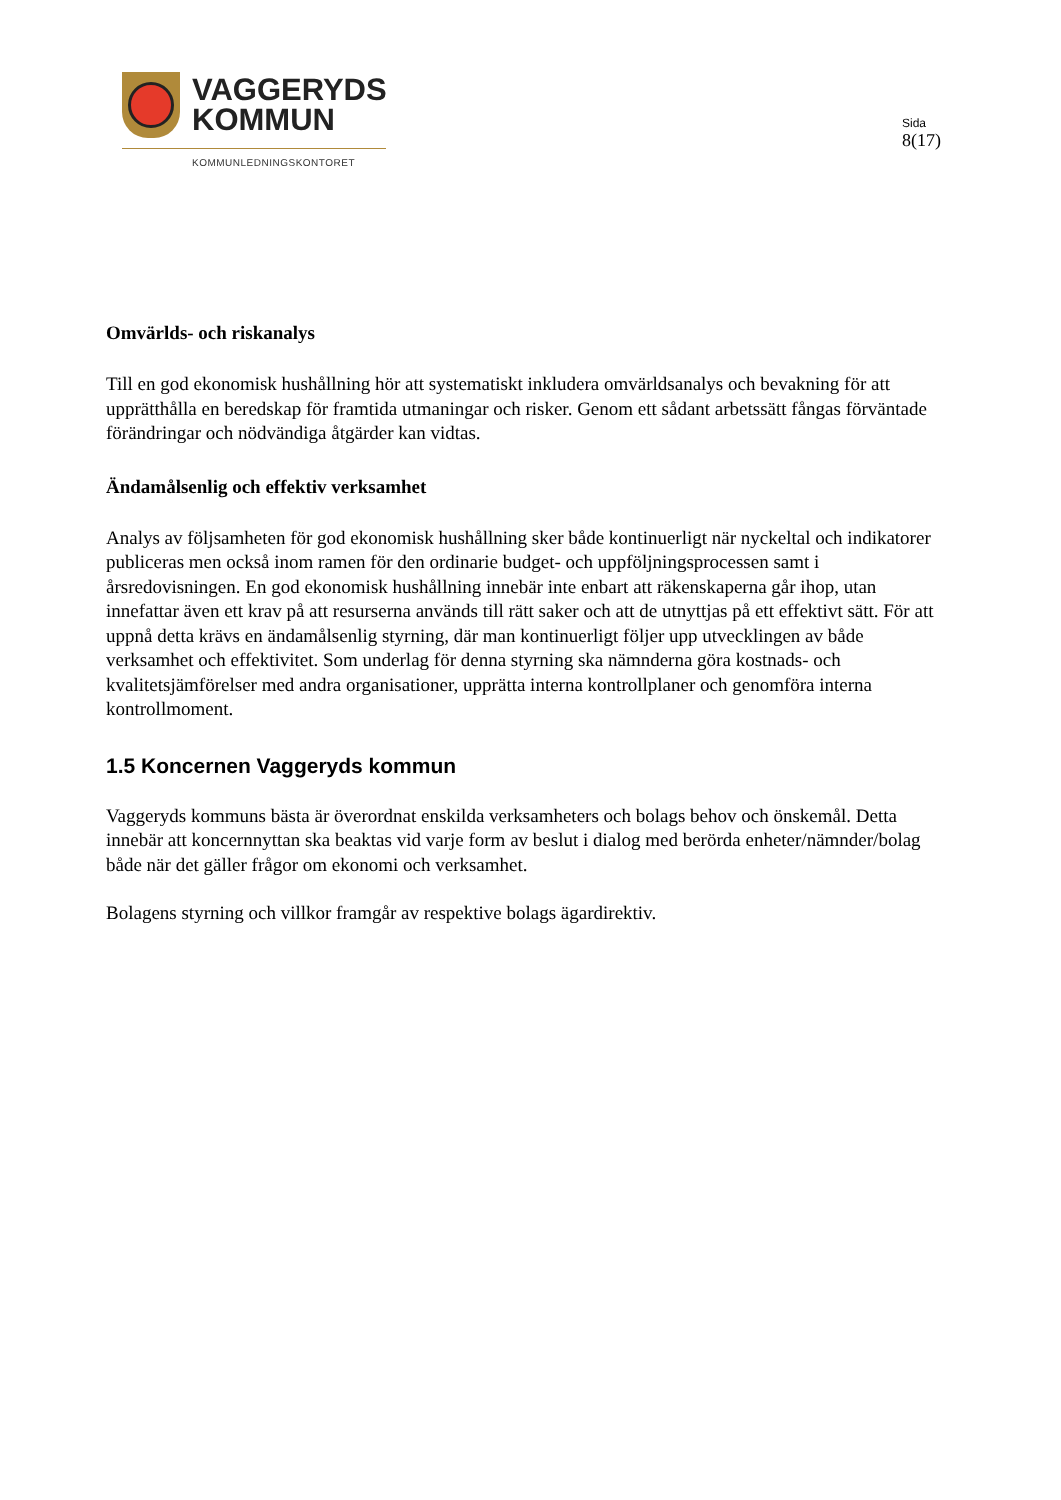VAGGERYDS
KOMMUN
KOMMUNLEDNINGSKONTORET
Sida
8(17)
Omvärlds- och riskanalys
Till en god ekonomisk hushållning hör att systematiskt inkludera omvärldsanalys och bevakning för att upprätthålla en beredskap för framtida utmaningar och risker. Genom ett sådant arbetssätt fångas förväntade förändringar och nödvändiga åtgärder kan vidtas.
Ändamålsenlig och effektiv verksamhet
Analys av följsamheten för god ekonomisk hushållning sker både kontinuerligt när nyckeltal och indikatorer publiceras men också inom ramen för den ordinarie budget- och uppföljningsprocessen samt i årsredovisningen. En god ekonomisk hushållning innebär inte enbart att räkenskaperna går ihop, utan innefattar även ett krav på att resurserna används till rätt saker och att de utnyttjas på ett effektivt sätt. För att uppnå detta krävs en ändamålsenlig styrning, där man kontinuerligt följer upp utvecklingen av både verksamhet och effektivitet. Som underlag för denna styrning ska nämnderna göra kostnads- och kvalitetsjämförelser med andra organisationer, upprätta interna kontrollplaner och genomföra interna kontrollmoment.
1.5 Koncernen Vaggeryds kommun
Vaggeryds kommuns bästa är överordnat enskilda verksamheters och bolags behov och önskemål. Detta innebär att koncernnyttan ska beaktas vid varje form av beslut i dialog med berörda enheter/nämnder/bolag både när det gäller frågor om ekonomi och verksamhet.
Bolagens styrning och villkor framgår av respektive bolags ägardirektiv.